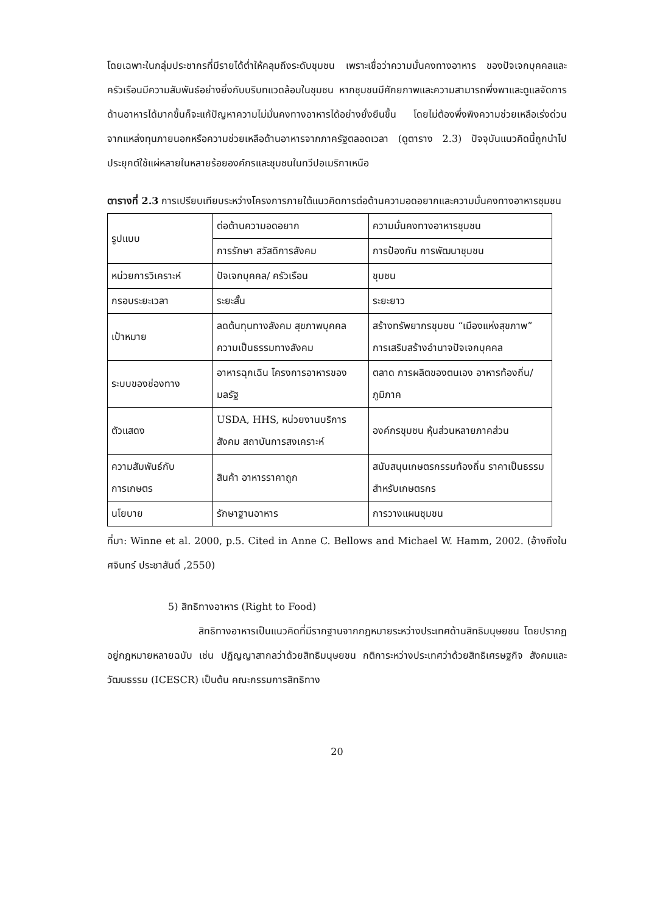โดยเฉพาะในกลุ่มประชากรที่มีรายได้ต่ำให้คลุมถึงระดับชุมชน เพราะเชื่อว่าความมั่นคงทางอาหาร ของปัจเจกบุคคลและครัวเรือนมีความสัมพันธ์อย่างยิ่งกับบริบทแวดล้อมในชุมชน หากชุมชนมีศักยภาพและความสามารถพึ่งพาและดูแลจัดการด้านอาหารได้มากขึ้นก็จะแก้ปัญหาความไม่มั่นคงทางอาหารได้อย่างยั่งยืนขึ้น โดยไม่ต้องพึ่งพิงความช่วยเหลือเร่งด่วนจากแหล่งทุนภายนอกหรือความช่วยเหลือด้านอาหารจากภาครัฐตลอดเวลา (ดูตาราง 2.3) ปัจจุบันแนวคิดนี้ถูกนำไปประยุกต์ใช้แผ่หลายในหลายร้อยองค์กรและชุมชนในทวีปอเมริกาเหนือ
ตารางที่ 2.3 การเปรียบเทียบระหว่างโครงการภายใต้แนวคิดการต่อต้านความอดอยากและความมั่นคงทางอาหารชุมชน
| รูปแบบ | ต่อต้านความอดอยาก | ความมั่นคงทางอาหารชุมชน |
| | การรักษา สวัสดิการสังคม | การป้องกัน การพัฒนาชุมชน |
| หน่วยการวิเคราะห์ | ปัจเจกบุคคล/ ครัวเรือน | ชุมชน |
| กรอบระยะเวลา | ระยะสั้น | ระยะยาว |
| เป้าหมาย | ลดต้นทุนทางสังคม สุขภาพบุคคล ความเป็นธรรมทางสังคม | สร้างทรัพยากรชุมชน “เมืองแห่งสุขภาพ” การเสริมสร้างอำนาจปัจเจกบุคคล |
| ระบบของช่องทาง | อาหารฉุกเฉิน โครงการอาหารของมลรัฐ | ตลาด การผลิตของตนเอง อาหารท้องถิ่น/ภูมิภาค |
| ตัวแสดง | USDA, HHS, หน่วยงานบริการสังคม สถาบันการสงเคราะห์ | องค์กรชุมชน หุ้นส่วนหลายภาคส่วน |
| ความสัมพันธ์กับการเกษตร | สินค้า อาหารราคาถูก | สนับสนุนเกษตรกรรมท้องถิ่น ราคาเป็นธรรมสำหรับเกษตรกร |
| นโยบาย | รักษาฐานอาหาร | การวางแผนชุมชน |
ที่มา: Winne et al. 2000, p.5. Cited in Anne C. Bellows and Michael W. Hamm, 2002. (อ้างถึงใน ศจินทร์ ประชาสันติ์ ,2550)
5) สิทธิทางอาหาร (Right to Food)
สิทธิทางอาหารเป็นแนวคิดที่มีรากฐานจากกฎหมายระหว่างประเทศด้านสิทธิมนุษยชน โดยปรากฏอยู่กฎหมายหลายฉบับ เช่น ปฏิญญาสากลว่าด้วยสิทธิมนุษยชน กติการะหว่างประเทศว่าด้วยสิทธิเศรษฐกิจ สังคมและวัฒนธรรม (ICESCR) เป็นต้น คณะกรรมการสิทธิทาง
20